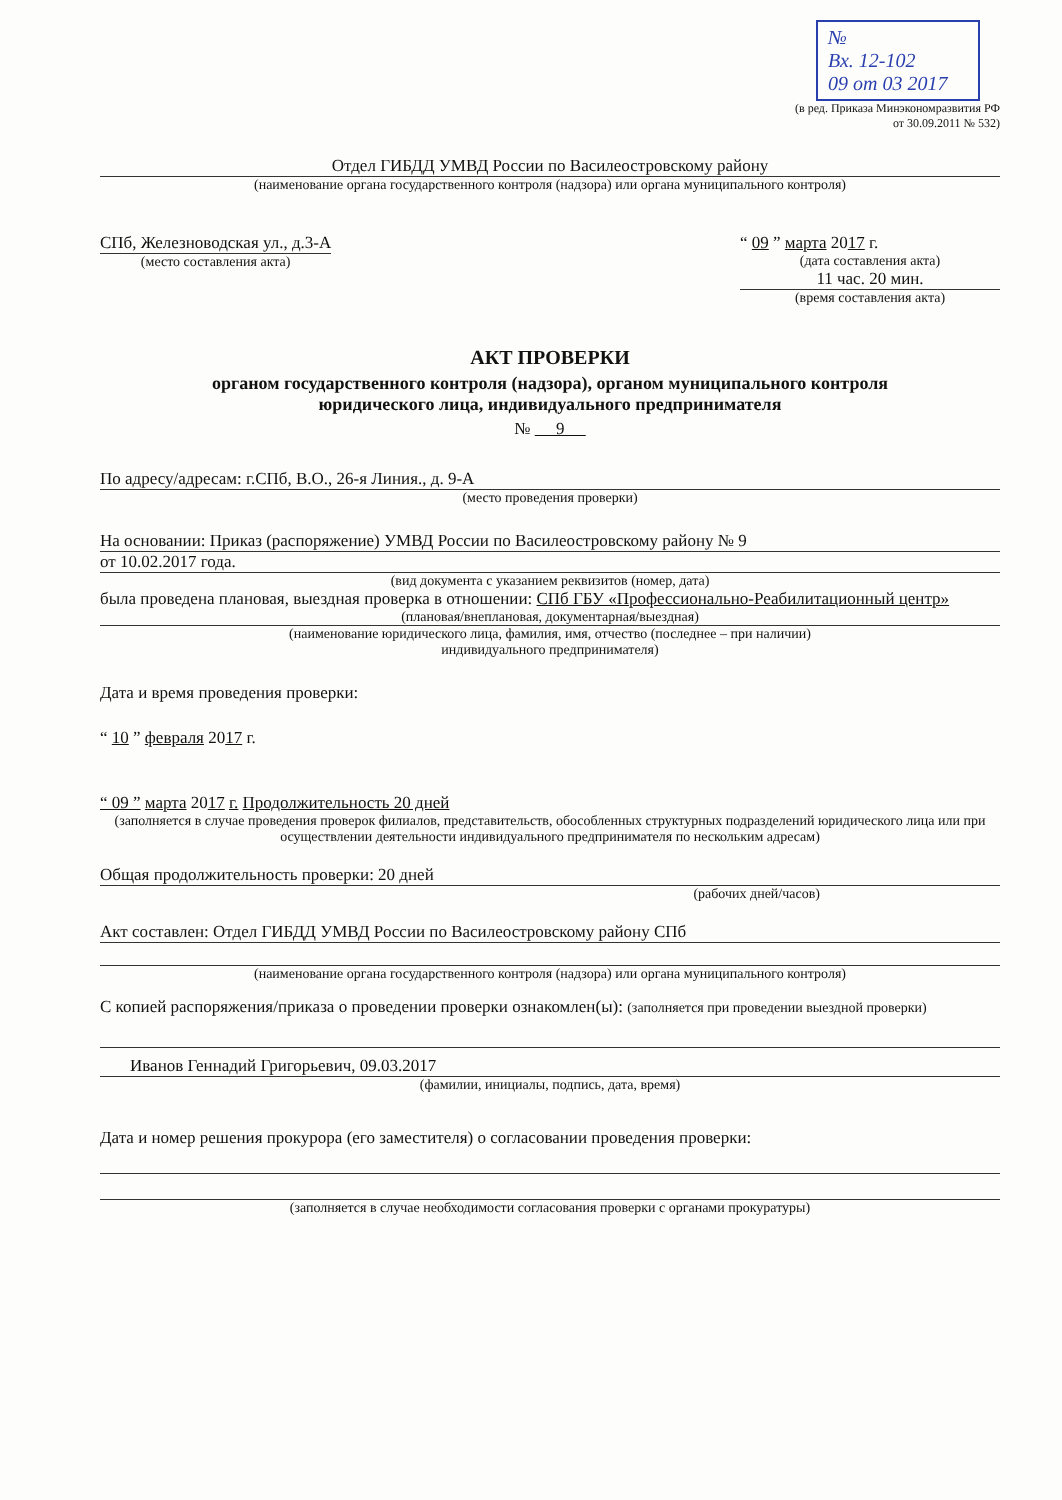№
Вх. 12-102
09 от 03 2017
(в ред. Приказа Минэкономразвития РФ
от 30.09.2011 № 532)
Отдел ГИБДД УМВД России по Василеостровскому району
(наименование органа государственного контроля (надзора) или органа муниципального контроля)
СПб, Железноводская ул., д.3-А
(место составления акта)
“ 09 ” марта 2017 г.
(дата составления акта)
11 час. 20 мин.
(время составления акта)
АКТ ПРОВЕРКИ
органом государственного контроля (надзора), органом муниципального контроля
юридического лица, индивидуального предпринимателя
№ 9
По адресу/адресам: г.СПб, В.О., 26-я Линия., д. 9-А
(место проведения проверки)
На основании: Приказ (распоряжение) УМВД России по Василеостровскому району № 9
от 10.02.2017 года.
(вид документа с указанием реквизитов (номер, дата)
была проведена плановая, выездная проверка в отношении: СПб ГБУ «Профессионально-Реабилитационный центр»
(плановая/внеплановая, документарная/выездная)
(наименование юридического лица, фамилия, имя, отчество (последнее – при наличии)
индивидуального предпринимателя)
Дата и время проведения проверки:
“ 10 ” февраля 2017 г.
“ 09 ” марта 2017 г. Продолжительность 20 дней
(заполняется в случае проведения проверок филиалов, представительств, обособленных структурных подразделений юридического лица или при осуществлении деятельности индивидуального предпринимателя по нескольким адресам)
Общая продолжительность проверки: 20 дней
(рабочих дней/часов)
Акт составлен: Отдел ГИБДД УМВД России по Василеостровскому району СПб
(наименование органа государственного контроля (надзора) или органа муниципального контроля)
С копией распоряжения/приказа о проведении проверки ознакомлен(ы): (заполняется при проведении выездной проверки)
Иванов Геннадий Григорьевич, 09.03.2017
(фамилии, инициалы, подпись, дата, время)
Дата и номер решения прокурора (его заместителя) о согласовании проведения проверки:
(заполняется в случае необходимости согласования проверки с органами прокуратуры)